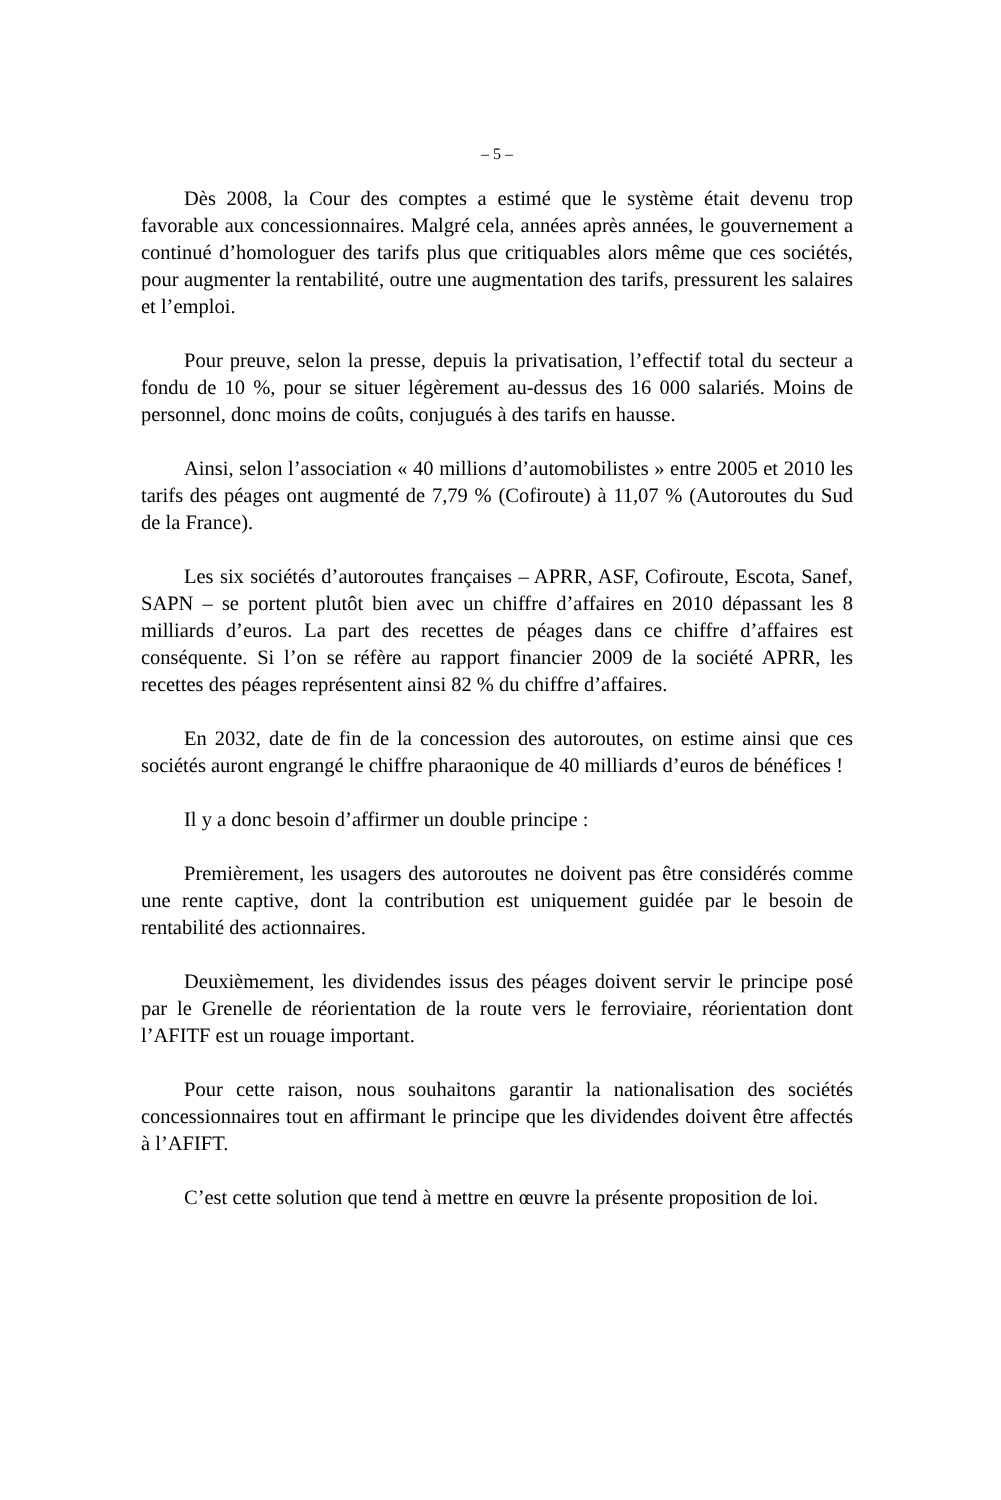– 5 –
Dès 2008, la Cour des comptes a estimé que le système était devenu trop favorable aux concessionnaires. Malgré cela, années après années, le gouvernement a continué d’homologuer des tarifs plus que critiquables alors même que ces sociétés, pour augmenter la rentabilité, outre une augmentation des tarifs, pressurent les salaires et l’emploi.
Pour preuve, selon la presse, depuis la privatisation, l’effectif total du secteur a fondu de 10 %, pour se situer légèrement au-dessus des 16 000 salariés. Moins de personnel, donc moins de coûts, conjugués à des tarifs en hausse.
Ainsi, selon l’association « 40 millions d’automobilistes » entre 2005 et 2010 les tarifs des péages ont augmenté de 7,79 % (Cofiroute) à 11,07 % (Autoroutes du Sud de la France).
Les six sociétés d’autoroutes françaises – APRR, ASF, Cofiroute, Escota, Sanef, SAPN – se portent plutôt bien avec un chiffre d’affaires en 2010 dépassant les 8 milliards d’euros. La part des recettes de péages dans ce chiffre d’affaires est conséquente. Si l’on se réfère au rapport financier 2009 de la société APRR, les recettes des péages représentent ainsi 82 % du chiffre d’affaires.
En 2032, date de fin de la concession des autoroutes, on estime ainsi que ces sociétés auront engrangé le chiffre pharaonique de 40 milliards d’euros de bénéfices !
Il y a donc besoin d’affirmer un double principe :
Premièrement, les usagers des autoroutes ne doivent pas être considérés comme une rente captive, dont la contribution est uniquement guidée par le besoin de rentabilité des actionnaires.
Deuxièmement, les dividendes issus des péages doivent servir le principe posé par le Grenelle de réorientation de la route vers le ferroviaire, réorientation dont l’AFITF est un rouage important.
Pour cette raison, nous souhaitons garantir la nationalisation des sociétés concessionnaires tout en affirmant le principe que les dividendes doivent être affectés à l’AFIFT.
C’est cette solution que tend à mettre en œuvre la présente proposition de loi.